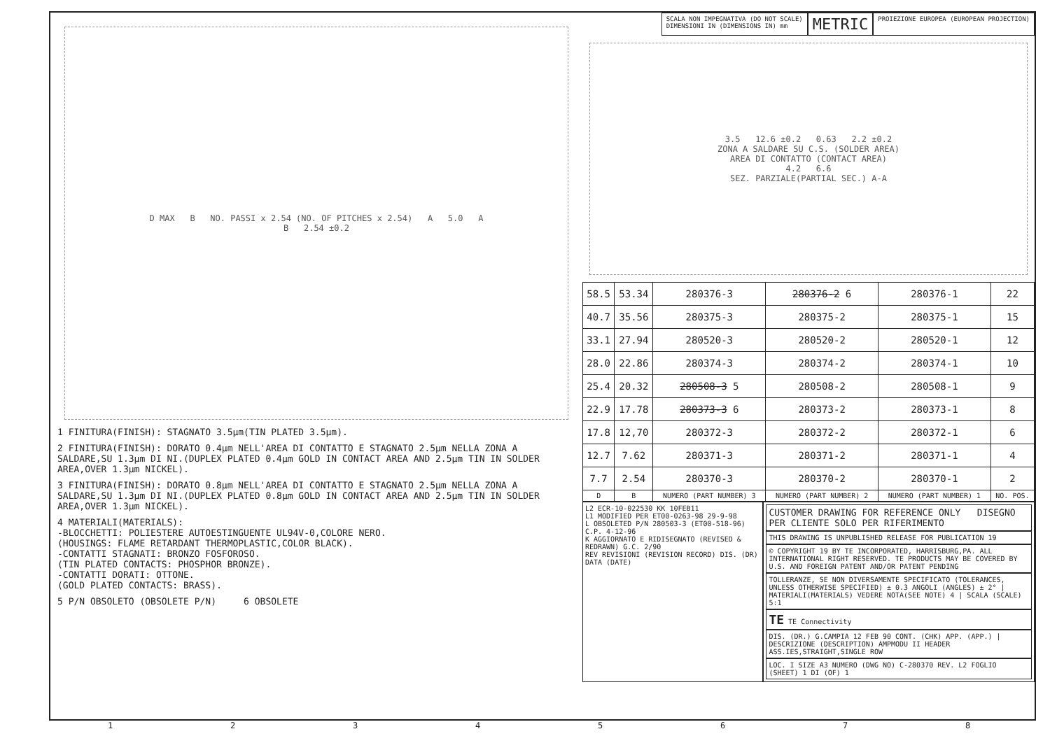D MAX B NO. PASSI x 2.54 (NO. OF PITCHES x 2.54) A 5.0 A
B 2.54 ±0.2
1 FINITURA(FINISH): STAGNATO 3.5µm(TIN PLATED 3.5µm).
2 FINITURA(FINISH): DORATO 0.4µm NELL'AREA DI CONTATTO E STAGNATO 2.5µm NELLA ZONA A SALDARE,SU 1.3µm DI NI.(DUPLEX PLATED 0.4µm GOLD IN CONTACT AREA AND 2.5µm TIN IN SOLDER AREA,OVER 1.3µm NICKEL).
3 FINITURA(FINISH): DORATO 0.8µm NELL'AREA DI CONTATTO E STAGNATO 2.5µm NELLA ZONA A SALDARE,SU 1.3µm DI NI.(DUPLEX PLATED 0.8µm GOLD IN CONTACT AREA AND 2.5µm TIN IN SOLDER AREA,OVER 1.3µm NICKEL).
4 MATERIALI(MATERIALS):
-BLOCCHETTI: POLIESTERE AUTOESTINGUENTE UL94V-0,COLORE NERO.
(HOUSINGS: FLAME RETARDANT THERMOPLASTIC,COLOR BLACK).
-CONTATTI STAGNATI: BRONZO FOSFOROSO.
(TIN PLATED CONTACTS: PHOSPHOR BRONZE).
-CONTATTI DORATI: OTTONE.
(GOLD PLATED CONTACTS: BRASS).
5 P/N OBSOLETO (OBSOLETE P/N) 6 OBSOLETE
SCALA NON IMPEGNATIVA (DO NOT SCALE)
DIMENSIONI IN (DIMENSIONS IN) mm
METRIC
PROIEZIONE EUROPEA (EUROPEAN PROJECTION)
3.5 12.6 ±0.2 0.63 2.2 ±0.2
ZONA A SALDARE SU C.S. (SOLDER AREA)
AREA DI CONTATTO (CONTACT AREA)
4.2 6.6
SEZ. PARZIALE(PARTIAL SEC.) A-A
| 58.5 | 53.34 | 280376-3 | 280376-2 6 | 280376-1 | 22 |
| 40.7 | 35.56 | 280375-3 | 280375-2 | 280375-1 | 15 |
| 33.1 | 27.94 | 280520-3 | 280520-2 | 280520-1 | 12 |
| 28.0 | 22.86 | 280374-3 | 280374-2 | 280374-1 | 10 |
| 25.4 | 20.32 | 280508-3 5 | 280508-2 | 280508-1 | 9 |
| 22.9 | 17.78 | 280373-3 6 | 280373-2 | 280373-1 | 8 |
| 17.8 | 12,70 | 280372-3 | 280372-2 | 280372-1 | 6 |
| 12.7 | 7.62 | 280371-3 | 280371-2 | 280371-1 | 4 |
| 7.7 | 2.54 | 280370-3 | 280370-2 | 280370-1 | 2 |
| D | B | NUMERO (PART NUMBER) 3 | NUMERO (PART NUMBER) 2 | NUMERO (PART NUMBER) 1 | NO. POS. |
L2 ECR-10-022530 KK 10FEB11
L1 MODIFIED PER ET00-0263-98 29-9-98
L OBSOLETED P/N 280503-3 (ET00-518-96) C.P. 4-12-96
K AGGIORNATO E RIDISEGNATO (REVISED & REDRAWN) G.C. 2/90
REV REVISIONI (REVISION RECORD) DIS. (DR) DATA (DATE)
CUSTOMER DRAWING FOR REFERENCE ONLY DISEGNO PER CLIENTE SOLO PER RIFERIMENTO
THIS DRAWING IS UNPUBLISHED RELEASE FOR PUBLICATION 19
© COPYRIGHT 19 BY TE INCORPORATED, HARRISBURG,PA. ALL INTERNATIONAL RIGHT RESERVED. TE PRODUCTS MAY BE COVERED BY U.S. AND FOREIGN PATENT AND/OR PATENT PENDING
TOLLERANZE, SE NON DIVERSAMENTE SPECIFICATO (TOLERANCES, UNLESS OTHERWISE SPECIFIED) ± 0.3 ANGOLI (ANGLES) ± 2° | MATERIALI(MATERIALS) VEDERE NOTA(SEE NOTE) 4 | SCALA (SCALE) 5:1
TE TE Connectivity
DIS. (DR.) G.CAMPIA 12 FEB 90 CONT. (CHK) APP. (APP.) | DESCRIZIONE (DESCRIPTION) AMPMODU II HEADER ASS.IES,STRAIGHT,SINGLE ROW
LOC. I SIZE A3 NUMERO (DWG NO) C-280370 REV. L2 FOGLIO (SHEET) 1 DI (OF) 1
12345678